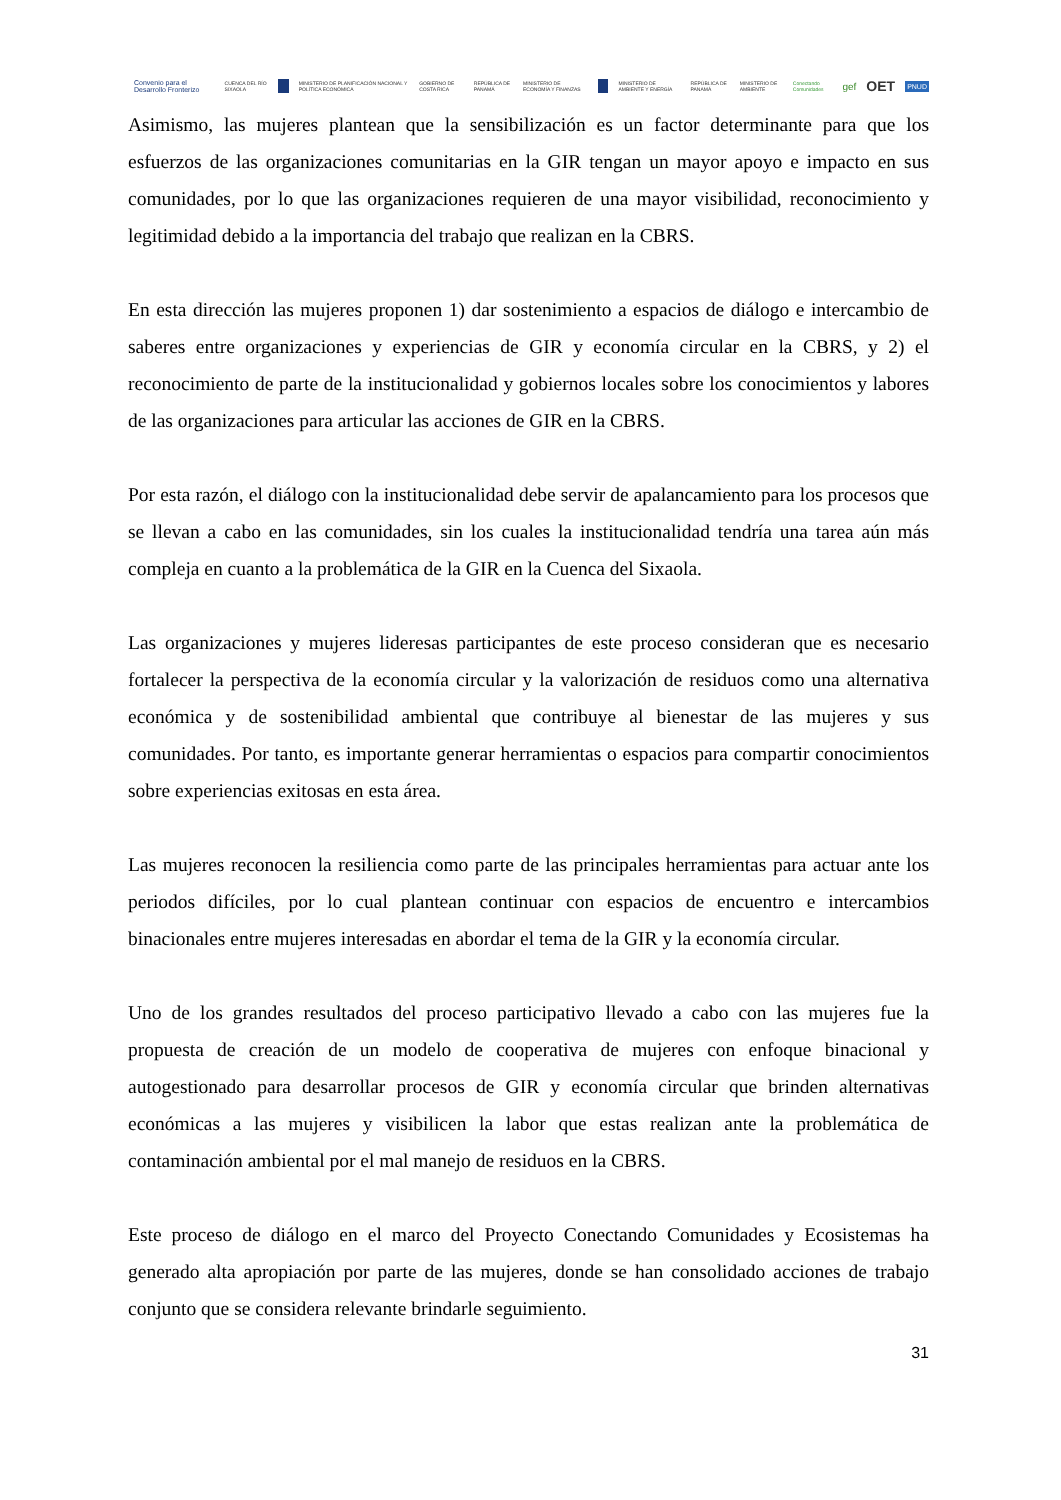Convenio para el Desarrollo Fronterizo CUENCA DEL RÍO SIXAOLA MINISTERIO DE PLANIFICACIÓN NACIONAL Y POLÍTICA ECONÓMICA GOBIERNO DE COSTA RICA REPÚBLICA DE PANAMÁ MINISTERIO DE ECONOMÍA Y FINANZAS MINISTERIO DE AMBIENTE Y ENERGÍA REPÚBLICA DE PANAMÁ MINISTERIO DE AMBIENTE Conectando Comunidades gef OET PNUD
Asimismo, las mujeres plantean que la sensibilización es un factor determinante para que los esfuerzos de las organizaciones comunitarias en la GIR tengan un mayor apoyo e impacto en sus comunidades, por lo que las organizaciones requieren de una mayor visibilidad, reconocimiento y legitimidad debido a la importancia del trabajo que realizan en la CBRS.
En esta dirección las mujeres proponen 1) dar sostenimiento a espacios de diálogo e intercambio de saberes entre organizaciones y experiencias de GIR y economía circular en la CBRS, y 2) el reconocimiento de parte de la institucionalidad y gobiernos locales sobre los conocimientos y labores de las organizaciones para articular las acciones de GIR en la CBRS.
Por esta razón, el diálogo con la institucionalidad debe servir de apalancamiento para los procesos que se llevan a cabo en las comunidades, sin los cuales la institucionalidad tendría una tarea aún más compleja en cuanto a la problemática de la GIR en la Cuenca del Sixaola.
Las organizaciones y mujeres lideresas participantes de este proceso consideran que es necesario fortalecer la perspectiva de la economía circular y la valorización de residuos como una alternativa económica y de sostenibilidad ambiental que contribuye al bienestar de las mujeres y sus comunidades. Por tanto, es importante generar herramientas o espacios para compartir conocimientos sobre experiencias exitosas en esta área.
Las mujeres reconocen la resiliencia como parte de las principales herramientas para actuar ante los periodos difíciles, por lo cual plantean continuar con espacios de encuentro e intercambios binacionales entre mujeres interesadas en abordar el tema de la GIR y la economía circular.
Uno de los grandes resultados del proceso participativo llevado a cabo con las mujeres fue la propuesta de creación de un modelo de cooperativa de mujeres con enfoque binacional y autogestionado para desarrollar procesos de GIR y economía circular que brinden alternativas económicas a las mujeres y visibilicen la labor que estas realizan ante la problemática de contaminación ambiental por el mal manejo de residuos en la CBRS.
Este proceso de diálogo en el marco del Proyecto Conectando Comunidades y Ecosistemas ha generado alta apropiación por parte de las mujeres, donde se han consolidado acciones de trabajo conjunto que se considera relevante brindarle seguimiento.
31